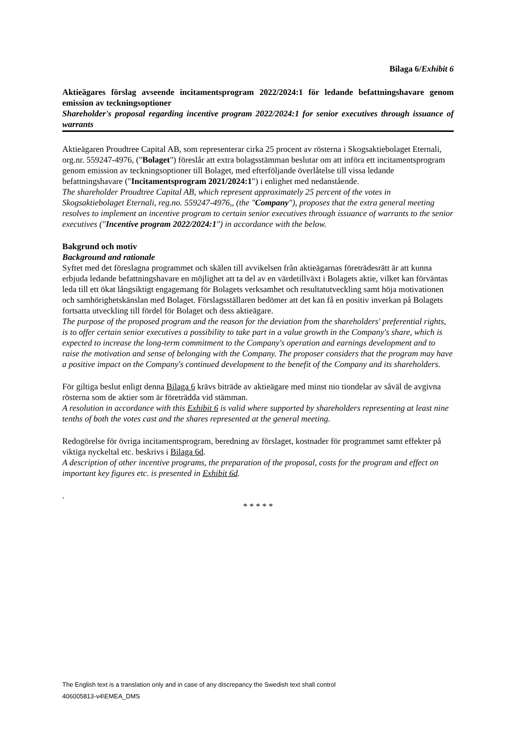Bilaga 6/Exhibit 6
Aktieägares förslag avseende incitamentsprogram 2022/2024:1 för ledande befattningshavare genom emission av teckningsoptioner
Shareholder's proposal regarding incentive program 2022/2024:1 for senior executives through issuance of warrants
Aktieägaren Proudtree Capital AB, som representerar cirka 25 procent av rösterna i Skogsaktiebolaget Eternali, org.nr. 559247-4976, ("Bolaget") föreslår att extra bolagsstämman beslutar om att införa ett incitamentsprogram genom emission av teckningsoptioner till Bolaget, med efterföljande överlåtelse till vissa ledande befattningshavare ("Incitamentsprogram 2021/2024:1") i enlighet med nedanstående.
The shareholder Proudtree Capital AB, which represent approximately 25 percent of the votes in Skogsaktiebolaget Eternali, reg.no. 559247-4976,, (the "Company"), proposes that the extra general meeting resolves to implement an incentive program to certain senior executives through issuance of warrants to the senior executives ("Incentive program 2022/2024:1") in accordance with the below.
Bakgrund och motiv
Background and rationale
Syftet med det föreslagna programmet och skälen till avvikelsen från aktieägarnas företrädesrätt är att kunna erbjuda ledande befattningshavare en möjlighet att ta del av en värdetillväxt i Bolagets aktie, vilket kan förväntas leda till ett ökat långsiktigt engagemang för Bolagets verksamhet och resultatutveckling samt höja motivationen och samhörighetskänslan med Bolaget. Förslagsställaren bedömer att det kan få en positiv inverkan på Bolagets fortsatta utveckling till fördel för Bolaget och dess aktieägare.
The purpose of the proposed program and the reason for the deviation from the shareholders' preferential rights, is to offer certain senior executives a possibility to take part in a value growth in the Company's share, which is expected to increase the long-term commitment to the Company's operation and earnings development and to raise the motivation and sense of belonging with the Company. The proposer considers that the program may have a positive impact on the Company's continued development to the benefit of the Company and its shareholders.
För giltiga beslut enligt denna Bilaga 6 krävs biträde av aktieägare med minst nio tiondelar av såväl de avgivna rösterna som de aktier som är företrädda vid stämman.
A resolution in accordance with this Exhibit 6 is valid where supported by shareholders representing at least nine tenths of both the votes cast and the shares represented at the general meeting.
Redogörelse för övriga incitamentsprogram, beredning av förslaget, kostnader för programmet samt effekter på viktiga nyckeltal etc. beskrivs i Bilaga 6d.
A description of other incentive programs, the preparation of the proposal, costs for the program and effect on important key figures etc. is presented in Exhibit 6d.
.
* * * * *
The English text is a translation only and in case of any discrepancy the Swedish text shall control
406005813-v4\EMEA_DMS